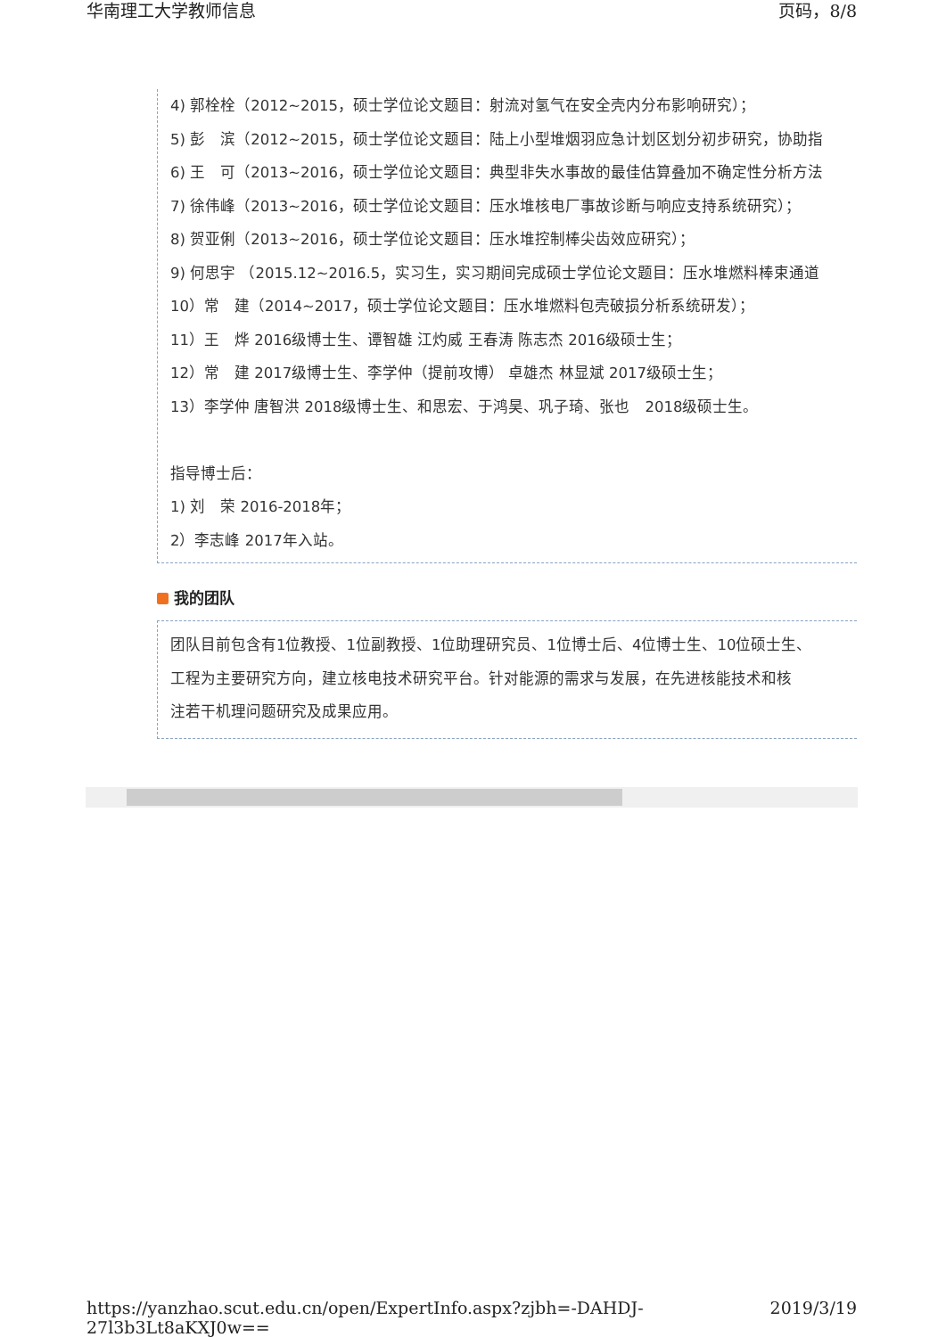华南理工大学教师信息 页码，8/8
4) 郭栓栓（2012~2015，硕士学位论文题目：射流对氢气在安全壳内分布影响研究）；
5) 彭　滨（2012~2015，硕士学位论文题目：陆上小型堆烟羽应急计划区划分初步研究，协助指
6) 王　可（2013~2016，硕士学位论文题目：典型非失水事故的最佳估算叠加不确定性分析方法
7) 徐伟峰（2013~2016，硕士学位论文题目：压水堆核电厂事故诊断与响应支持系统研究）；
8) 贺亚俐（2013~2016，硕士学位论文题目：压水堆控制棒尖齿效应研究）；
9) 何思宇 （2015.12~2016.5，实习生，实习期间完成硕士学位论文题目：压水堆燃料棒束通道
10）常　建（2014~2017，硕士学位论文题目：压水堆燃料包壳破损分析系统研发）；
11）王　烨 2016级博士生、谭智雄 江灼威 王春涛 陈志杰 2016级硕士生；
12）常　建 2017级博士生、李学仲（提前攻博） 卓雄杰 林显斌 2017级硕士生；
13）李学仲 唐智洪 2018级博士生、和思宏、于鸿昊、巩子琦、张也　2018级硕士生。
指导博士后：
1) 刘　荣 2016-2018年；
2）李志峰 2017年入站。
我的团队
团队目前包含有1位教授、1位副教授、1位助理研究员、1位博士后、4位博士生、10位硕士生、
工程为主要研究方向，建立核电技术研究平台。针对能源的需求与发展，在先进核能技术和核
注若干机理问题研究及成果应用。
https://yanzhao.scut.edu.cn/open/ExpertInfo.aspx?zjbh=-DAHDJ-27l3b3Lt8aKXJ0w== 2019/3/19